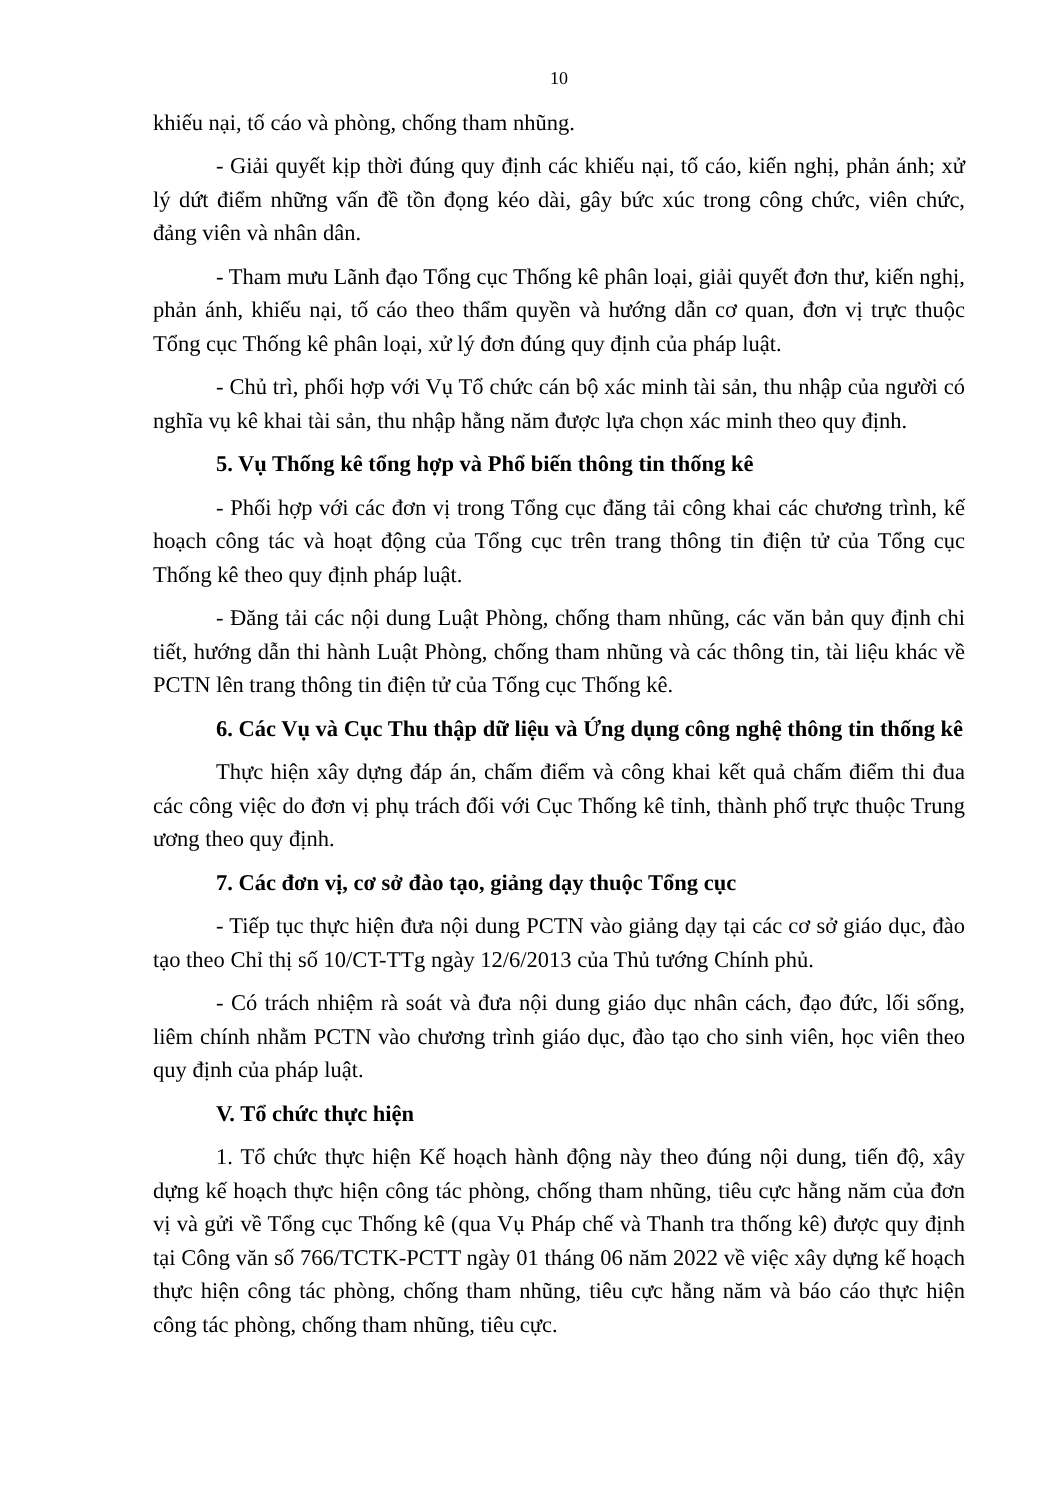10
khiếu nại, tố cáo và phòng, chống tham nhũng.
- Giải quyết kịp thời đúng quy định các khiếu nại, tố cáo, kiến nghị, phản ánh; xử lý dứt điểm những vấn đề tồn đọng kéo dài, gây bức xúc trong công chức, viên chức, đảng viên và nhân dân.
- Tham mưu Lãnh đạo Tổng cục Thống kê phân loại, giải quyết đơn thư, kiến nghị, phản ánh, khiếu nại, tố cáo theo thẩm quyền và hướng dẫn cơ quan, đơn vị trực thuộc Tổng cục Thống kê phân loại, xử lý đơn đúng quy định của pháp luật.
- Chủ trì, phối hợp với Vụ Tổ chức cán bộ xác minh tài sản, thu nhập của người có nghĩa vụ kê khai tài sản, thu nhập hằng năm được lựa chọn xác minh theo quy định.
5. Vụ Thống kê tổng hợp và Phổ biến thông tin thống kê
- Phối hợp với các đơn vị trong Tổng cục đăng tải công khai các chương trình, kế hoạch công tác và hoạt động của Tổng cục trên trang thông tin điện tử của Tổng cục Thống kê theo quy định pháp luật.
- Đăng tải các nội dung Luật Phòng, chống tham nhũng, các văn bản quy định chi tiết, hướng dẫn thi hành Luật Phòng, chống tham nhũng và các thông tin, tài liệu khác về PCTN lên trang thông tin điện tử của Tổng cục Thống kê.
6. Các Vụ và Cục Thu thập dữ liệu và Ứng dụng công nghệ thông tin thống kê
Thực hiện xây dựng đáp án, chấm điểm và công khai kết quả chấm điểm thi đua các công việc do đơn vị phụ trách đối với Cục Thống kê tỉnh, thành phố trực thuộc Trung ương theo quy định.
7. Các đơn vị, cơ sở đào tạo, giảng dạy thuộc Tổng cục
- Tiếp tục thực hiện đưa nội dung PCTN vào giảng dạy tại các cơ sở giáo dục, đào tạo theo Chỉ thị số 10/CT-TTg ngày 12/6/2013 của Thủ tướng Chính phủ.
- Có trách nhiệm rà soát và đưa nội dung giáo dục nhân cách, đạo đức, lối sống, liêm chính nhằm PCTN vào chương trình giáo dục, đào tạo cho sinh viên, học viên theo quy định của pháp luật.
V. Tổ chức thực hiện
1. Tổ chức thực hiện Kế hoạch hành động này theo đúng nội dung, tiến độ, xây dựng kế hoạch thực hiện công tác phòng, chống tham nhũng, tiêu cực hằng năm của đơn vị và gửi về Tổng cục Thống kê (qua Vụ Pháp chế và Thanh tra thống kê) được quy định tại Công văn số 766/TCTK-PCTT ngày 01 tháng 06 năm 2022 về việc xây dựng kế hoạch thực hiện công tác phòng, chống tham nhũng, tiêu cực hằng năm và báo cáo thực hiện công tác phòng, chống tham nhũng, tiêu cực.